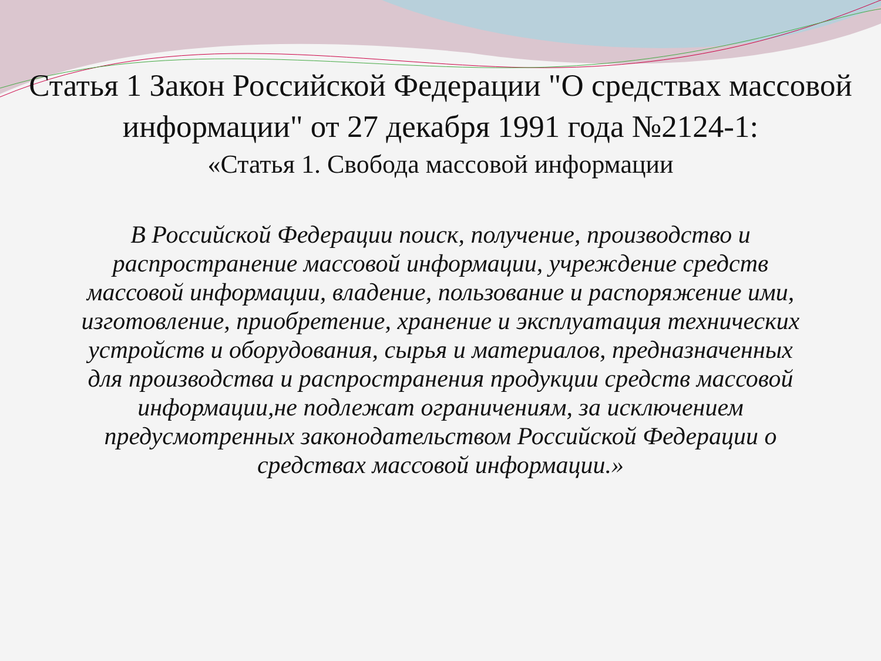Статья 1 Закон Российской Федерации "О средствах массовой информации" от 27 декабря 1991 года №2124-1:
«Статья 1. Свобода массовой информации
В Российской Федерации поиск, получение, производство и распространение массовой информации, учреждение средств массовой информации, владение, пользование и распоряжение ими, изготовление, приобретение, хранение и эксплуатация технических устройств и оборудования, сырья и материалов, предназначенных для производства и распространения продукции средств массовой информации,не подлежат ограничениям, за исключением предусмотренных законодательством Российской Федерации о средствах массовой информации.»